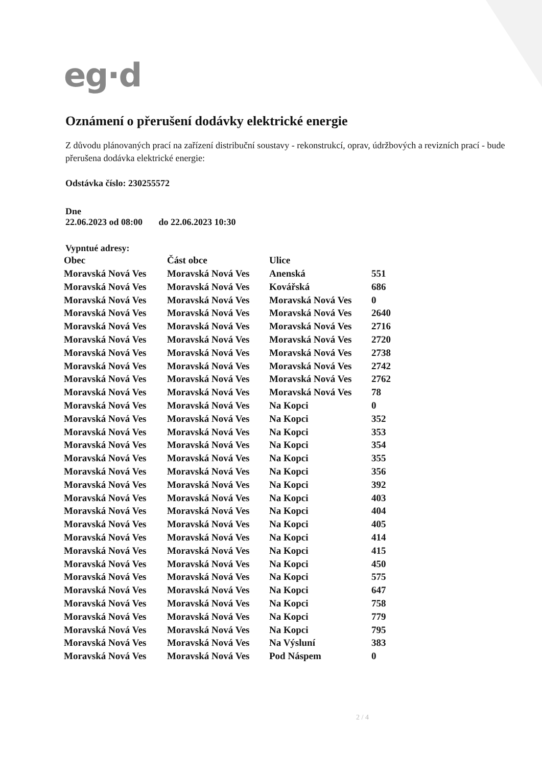eg·d
Oznámení o přerušení dodávky elektrické energie
Z důvodu plánovaných prací na zařízení distribuční soustavy - rekonstrukcí, oprav, údržbových a revizních prací - bude přerušena dodávka elektrické energie:
Odstávka číslo: 230255572
Dne
22.06.2023 od 08:00 do 22.06.2023 10:30
Vypntué adresy:
| Obec | Část obce | Ulice | |
| --- | --- | --- | --- |
| Moravská Nová Ves | Moravská Nová Ves | Anenská | 551 |
| Moravská Nová Ves | Moravská Nová Ves | Kovářská | 686 |
| Moravská Nová Ves | Moravská Nová Ves | Moravská Nová Ves | 0 |
| Moravská Nová Ves | Moravská Nová Ves | Moravská Nová Ves | 2640 |
| Moravská Nová Ves | Moravská Nová Ves | Moravská Nová Ves | 2716 |
| Moravská Nová Ves | Moravská Nová Ves | Moravská Nová Ves | 2720 |
| Moravská Nová Ves | Moravská Nová Ves | Moravská Nová Ves | 2738 |
| Moravská Nová Ves | Moravská Nová Ves | Moravská Nová Ves | 2742 |
| Moravská Nová Ves | Moravská Nová Ves | Moravská Nová Ves | 2762 |
| Moravská Nová Ves | Moravská Nová Ves | Moravská Nová Ves | 78 |
| Moravská Nová Ves | Moravská Nová Ves | Na Kopci | 0 |
| Moravská Nová Ves | Moravská Nová Ves | Na Kopci | 352 |
| Moravská Nová Ves | Moravská Nová Ves | Na Kopci | 353 |
| Moravská Nová Ves | Moravská Nová Ves | Na Kopci | 354 |
| Moravská Nová Ves | Moravská Nová Ves | Na Kopci | 355 |
| Moravská Nová Ves | Moravská Nová Ves | Na Kopci | 356 |
| Moravská Nová Ves | Moravská Nová Ves | Na Kopci | 392 |
| Moravská Nová Ves | Moravská Nová Ves | Na Kopci | 403 |
| Moravská Nová Ves | Moravská Nová Ves | Na Kopci | 404 |
| Moravská Nová Ves | Moravská Nová Ves | Na Kopci | 405 |
| Moravská Nová Ves | Moravská Nová Ves | Na Kopci | 414 |
| Moravská Nová Ves | Moravská Nová Ves | Na Kopci | 415 |
| Moravská Nová Ves | Moravská Nová Ves | Na Kopci | 450 |
| Moravská Nová Ves | Moravská Nová Ves | Na Kopci | 575 |
| Moravská Nová Ves | Moravská Nová Ves | Na Kopci | 647 |
| Moravská Nová Ves | Moravská Nová Ves | Na Kopci | 758 |
| Moravská Nová Ves | Moravská Nová Ves | Na Kopci | 779 |
| Moravská Nová Ves | Moravská Nová Ves | Na Kopci | 795 |
| Moravská Nová Ves | Moravská Nová Ves | Na Výsluní | 383 |
| Moravská Nová Ves | Moravská Nová Ves | Pod Náspem | 0 |
2 / 4